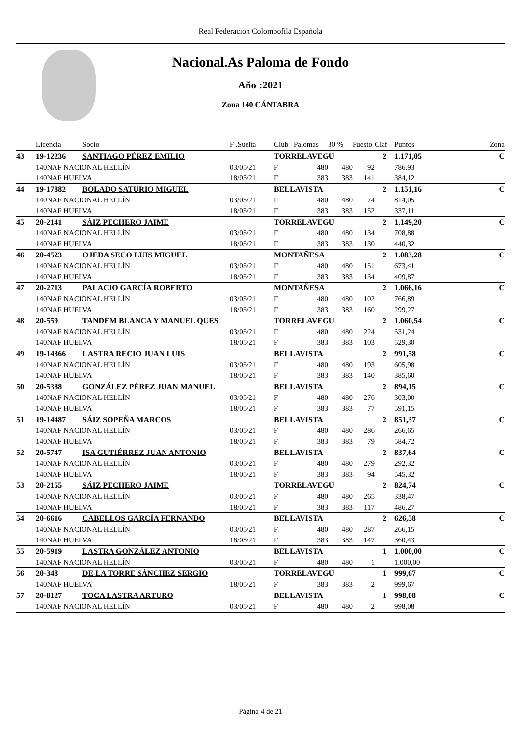Real Federacion Colombofila Española
Nacional.As Paloma de Fondo
Año :2021
Zona 140 CÁNTABRA
| | Licencia | Socio | F .Suelta | Club | Palomas | 30 % | Puesto | Claf | Puntos | Zona |
| --- | --- | --- | --- | --- | --- | --- | --- | --- | --- | --- |
| 43 | 19-12236 | SANTIAGO PÉREZ EMILIO | | TORRELAVEGU | | | | 2 | 1.171,05 | C |
| | 140NAF NACIONAL HELLÍN | | 03/05/21 | F | 480 | 480 | 92 | | 786,93 | |
| | 140NAF HUELVA | | 18/05/21 | F | 383 | 383 | 141 | | 384,12 | |
| 44 | 19-17882 | BOLADO SATURIO MIGUEL | | BELLAVISTA | | | | 2 | 1.151,16 | C |
| | 140NAF NACIONAL HELLÍN | | 03/05/21 | F | 480 | 480 | 74 | | 814,05 | |
| | 140NAF HUELVA | | 18/05/21 | F | 383 | 383 | 152 | | 337,11 | |
| 45 | 20-2141 | SÁIZ PECHERO JAIME | | TORRELAVEGU | | | | 2 | 1.149,20 | C |
| | 140NAF NACIONAL HELLÍN | | 03/05/21 | F | 480 | 480 | 134 | | 708,88 | |
| | 140NAF HUELVA | | 18/05/21 | F | 383 | 383 | 130 | | 440,32 | |
| 46 | 20-4523 | OJEDA SECO LUIS MIGUEL | | MONTAÑESA | | | | 2 | 1.083,28 | C |
| | 140NAF NACIONAL HELLÍN | | 03/05/21 | F | 480 | 480 | 151 | | 673,41 | |
| | 140NAF HUELVA | | 18/05/21 | F | 383 | 383 | 134 | | 409,87 | |
| 47 | 20-2713 | PALACIO GARCÍA ROBERTO | | MONTAÑESA | | | | 2 | 1.066,16 | C |
| | 140NAF NACIONAL HELLÍN | | 03/05/21 | F | 480 | 480 | 102 | | 766,89 | |
| | 140NAF HUELVA | | 18/05/21 | F | 383 | 383 | 160 | | 299,27 | |
| 48 | 20-559 | TANDEM BLANCA Y MANUEL QUES | | TORRELAVEGU | | | | 2 | 1.060,54 | C |
| | 140NAF NACIONAL HELLÍN | | 03/05/21 | F | 480 | 480 | 224 | | 531,24 | |
| | 140NAF HUELVA | | 18/05/21 | F | 383 | 383 | 103 | | 529,30 | |
| 49 | 19-14366 | LASTRA RECIO JUAN LUIS | | BELLAVISTA | | | | 2 | 991,58 | C |
| | 140NAF NACIONAL HELLÍN | | 03/05/21 | F | 480 | 480 | 193 | | 605,98 | |
| | 140NAF HUELVA | | 18/05/21 | F | 383 | 383 | 140 | | 385,60 | |
| 50 | 20-5388 | GONZÁLEZ PÉREZ JUAN MANUEL | | BELLAVISTA | | | | 2 | 894,15 | C |
| | 140NAF NACIONAL HELLÍN | | 03/05/21 | F | 480 | 480 | 276 | | 303,00 | |
| | 140NAF HUELVA | | 18/05/21 | F | 383 | 383 | 77 | | 591,15 | |
| 51 | 19-14487 | SÁIZ SOPEÑA MARCOS | | BELLAVISTA | | | | 2 | 851,37 | C |
| | 140NAF NACIONAL HELLÍN | | 03/05/21 | F | 480 | 480 | 286 | | 266,65 | |
| | 140NAF HUELVA | | 18/05/21 | F | 383 | 383 | 79 | | 584,72 | |
| 52 | 20-5747 | ISA GUTIÉRREZ JUAN ANTONIO | | BELLAVISTA | | | | 2 | 837,64 | C |
| | 140NAF NACIONAL HELLÍN | | 03/05/21 | F | 480 | 480 | 279 | | 292,32 | |
| | 140NAF HUELVA | | 18/05/21 | F | 383 | 383 | 94 | | 545,32 | |
| 53 | 20-2155 | SÁIZ PECHERO JAIME | | TORRELAVEGU | | | | 2 | 824,74 | C |
| | 140NAF NACIONAL HELLÍN | | 03/05/21 | F | 480 | 480 | 265 | | 338,47 | |
| | 140NAF HUELVA | | 18/05/21 | F | 383 | 383 | 117 | | 486,27 | |
| 54 | 20-6616 | CABELLOS GARCÍA FERNANDO | | BELLAVISTA | | | | 2 | 626,58 | C |
| | 140NAF NACIONAL HELLÍN | | 03/05/21 | F | 480 | 480 | 287 | | 266,15 | |
| | 140NAF HUELVA | | 18/05/21 | F | 383 | 383 | 147 | | 360,43 | |
| 55 | 20-5919 | LASTRA GONZÁLEZ ANTONIO | | BELLAVISTA | | | | 1 | 1.000,00 | C |
| | 140NAF NACIONAL HELLÍN | | 03/05/21 | F | 480 | 480 | 1 | | 1.000,00 | |
| 56 | 20-348 | DE LA TORRE SÁNCHEZ SERGIO | | TORRELAVEGU | | | | 1 | 999,67 | C |
| | 140NAF HUELVA | | 18/05/21 | F | 383 | 383 | 2 | | 999,67 | |
| 57 | 20-8127 | TOCA LASTRA ARTURO | | BELLAVISTA | | | | 1 | 998,08 | C |
| | 140NAF NACIONAL HELLÍN | | 03/05/21 | F | 480 | 480 | 2 | | 998,08 | |
Página 4 de 21